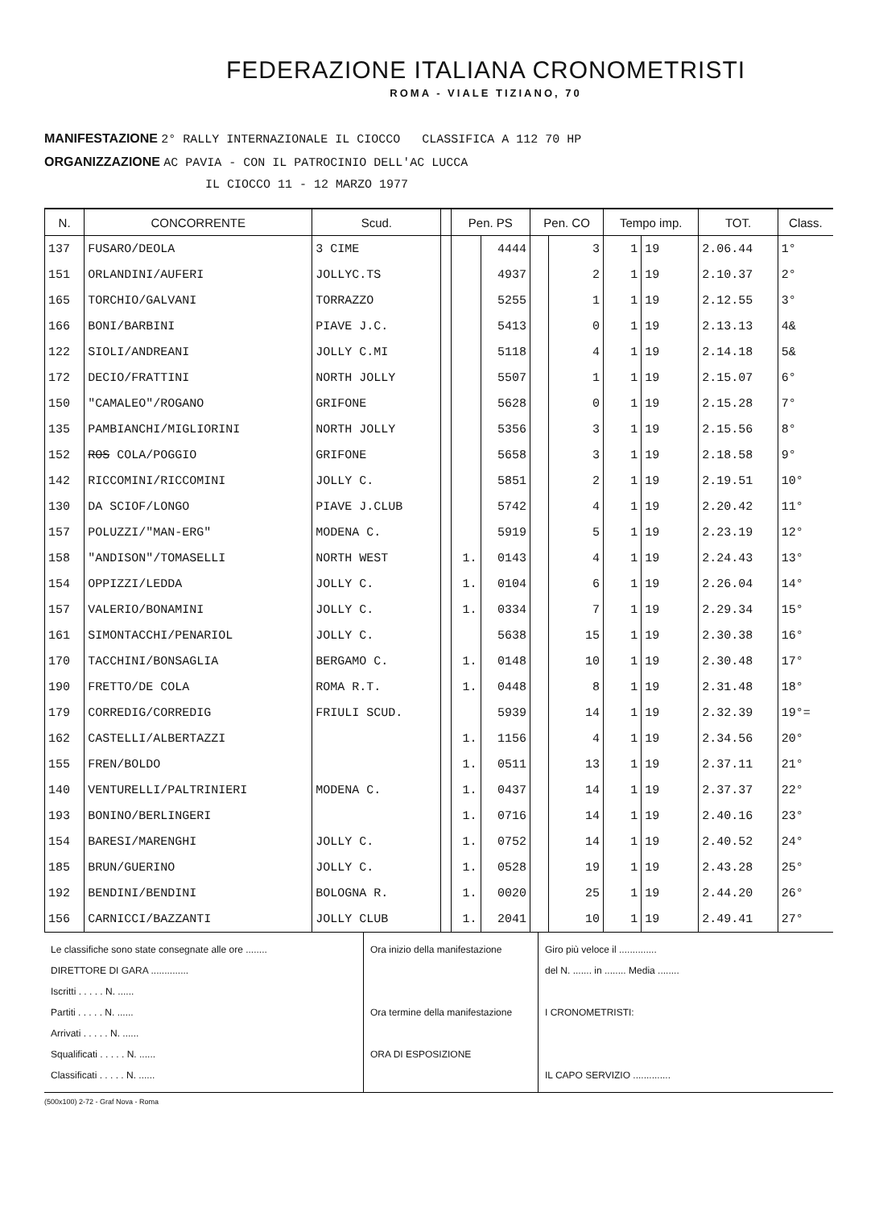FEDERAZIONE ITALIANA CRONOMETRISTI
ROMA - VIALE TIZIANO, 70
MANIFESTAZIONE 2° RALLY INTERNAZIONALE IL CIOCCO CLASSIFICA A 112 70 HP
ORGANIZZAZIONE AC PAVIA - CON IL PATROCINIO DELL'AC LUCCA
IL CIOCCO 11 - 12 MARZO 1977
| N. | CONCORRENTE | Scud. | | Pen. PS | | Pen. CO | | Tempo imp. | | TOT. | Class. |
| --- | --- | --- | --- | --- | --- | --- | --- | --- | --- | --- | --- |
| 137 | FUSARO/DEOLA | 3 CIME | | | 4444 | | 3 | 1 | 19 | 2.06.44 | 1° |
| 151 | ORLANDINI/AUFERI | JOLLYC.TS | | | 4937 | | 2 | 1 | 19 | 2.10.37 | 2° |
| 165 | TORCHIO/GALVANI | TORRAZZO | | | 5255 | | 1 | 1 | 19 | 2.12.55 | 3° |
| 166 | BONI/BARBINI | PIAVE J.C. | | | 5413 | | 0 | 1 | 19 | 2.13.13 | 4& |
| 122 | SIOLI/ANDREANI | JOLLY C.MI | | | 5118 | | 4 | 1 | 19 | 2.14.18 | 5& |
| 172 | DECIO/FRATTINI | NORTH JOLLY | | | 5507 | | 1 | 1 | 19 | 2.15.07 | 6° |
| 150 | "CAMALEO"/ROGANO | GRIFONE | | | 5628 | | 0 | 1 | 19 | 2.15.28 | 7° |
| 135 | PAMBIANCHI/MIGLIORINI | NORTH JOLLY | | | 5356 | | 3 | 1 | 19 | 2.15.56 | 8° |
| 152 | ROS COLA/POGGIO | GRIFONE | | | 5658 | | 3 | 1 | 19 | 2.18.58 | 9° |
| 142 | RICCOMINI/RICCOMINI | JOLLY C. | | | 5851 | | 2 | 1 | 19 | 2.19.51 | 10° |
| 130 | DA SCIOF/LONGO | PIAVE J.CLUB | | | 5742 | | 4 | 1 | 19 | 2.20.42 | 11° |
| 157 | POLUZZI/"MAN-ERG" | MODENA C. | | | 5919 | | 5 | 1 | 19 | 2.23.19 | 12° |
| 158 | "ANDISON"/TOMASELLI | NORTH WEST | | 1. | 0143 | | 4 | 1 | 19 | 2.24.43 | 13° |
| 154 | OPPIZZI/LEDDA | JOLLY C. | | 1. | 0104 | | 6 | 1 | 19 | 2.26.04 | 14° |
| 157 | VALERIO/BONAMINI | JOLLY C. | | 1. | 0334 | | 7 | 1 | 19 | 2.29.34 | 15° |
| 161 | SIMONTACCHI/PENARIOL | JOLLY C. | | | 5638 | | 15 | 1 | 19 | 2.30.38 | 16° |
| 170 | TACCHINI/BONSAGLIA | BERGAMO C. | | 1. | 0148 | | 10 | 1 | 19 | 2.30.48 | 17° |
| 190 | FRETTO/DE COLA | ROMA R.T. | | 1. | 0448 | | 8 | 1 | 19 | 2.31.48 | 18° |
| 179 | CORREDIG/CORREDIG | FRIULI SCUD. | | | 5939 | | 14 | 1 | 19 | 2.32.39 | 19°= |
| 162 | CASTELLI/ALBERTAZZI | | | 1. | 1156 | | 4 | 1 | 19 | 2.34.56 | 20° |
| 155 | FREN/BOLDO | | | 1. | 0511 | | 13 | 1 | 19 | 2.37.11 | 21° |
| 140 | VENTURELLI/PALTRINIERI | MODENA C. | | 1. | 0437 | | 14 | 1 | 19 | 2.37.37 | 22° |
| 193 | BONINO/BERLINGERI | | | 1. | 0716 | | 14 | 1 | 19 | 2.40.16 | 23° |
| 154 | BARESI/MARENGHI | JOLLY C. | | 1. | 0752 | | 14 | 1 | 19 | 2.40.52 | 24° |
| 185 | BRUN/GUERINO | JOLLY C. | | 1. | 0528 | | 19 | 1 | 19 | 2.43.28 | 25° |
| 192 | BENDINI/BENDINI | BOLOGNA R. | | 1. | 0020 | | 25 | 1 | 19 | 2.44.20 | 26° |
| 156 | CARNICCI/BAZZANTI | JOLLY CLUB | | 1. | 2041 | | 10 | 1 | 19 | 2.49.41 | 27° |
Le classifiche sono state consegnate alle ore ........
DIRETTORE DI GARA ..............
Iscritti . . . . . N. ......
Partiti . . . . . N. ......
Arrivati . . . . . N. ......
Squalificati . . . . . N. ......
Classificati . . . . . N. ......
Ora inizio della manifestazione
Ora termine della manifestazione
ORA DI ESPOSIZIONE
Giro più veloce il ..............
del N. ....... in ........ Media ........
I CRONOMETRISTI:
IL CAPO SERVIZIO ..............
(500x100) 2-72 - Graf Nova - Roma